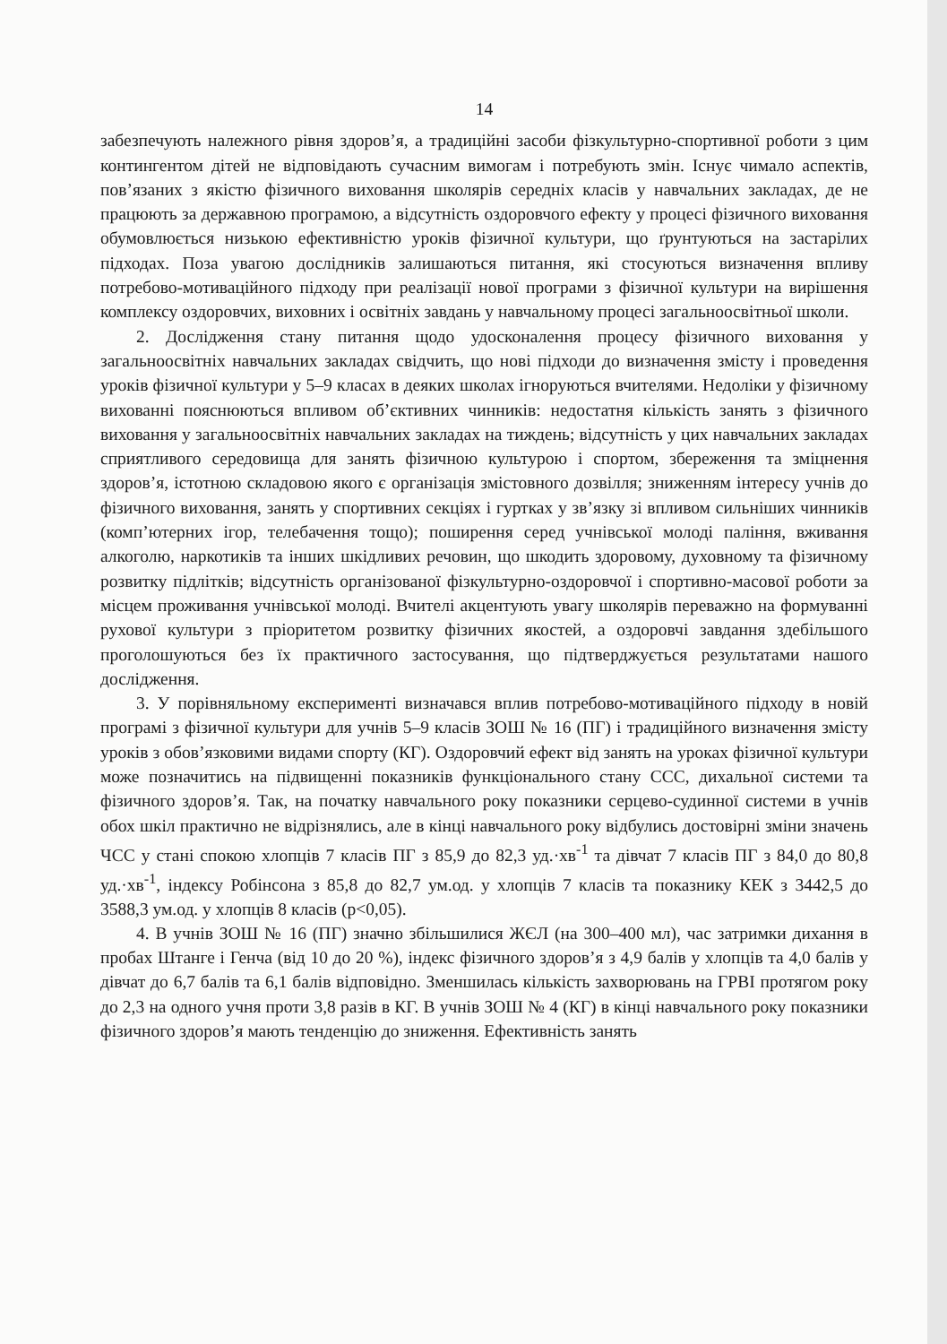14
забезпечують належного рівня здоров’я, а традиційні засоби фізкультурно-спортивної роботи з цим контингентом дітей не відповідають сучасним вимогам і потребують змін. Існує чимало аспектів, пов’язаних з якістю фізичного виховання школярів середніх класів у навчальних закладах, де не працюють за державною програмою, а відсутність оздоровчого ефекту у процесі фізичного виховання обумовлюється низькою ефективністю уроків фізичної культури, що ґрунтуються на застарілих підходах. Поза увагою дослідників залишаються питання, які стосуються визначення впливу потребово-мотиваційного підходу при реалізації нової програми з фізичної культури на вирішення комплексу оздоровчих, виховних і освітніх завдань у навчальному процесі загальноосвітньої школи.
2. Дослідження стану питання щодо удосконалення процесу фізичного виховання у загальноосвітніх навчальних закладах свідчить, що нові підходи до визначення змісту і проведення уроків фізичної культури у 5–9 класах в деяких школах ігноруються вчителями. Недоліки у фізичному вихованні пояснюються впливом об’єктивних чинників: недостатня кількість занять з фізичного виховання у загальноосвітніх навчальних закладах на тиждень; відсутність у цих навчальних закладах сприятливого середовища для занять фізичною культурою і спортом, збереження та зміцнення здоров’я, істотною складовою якого є організація змістовного дозвілля; зниженням інтересу учнів до фізичного виховання, занять у спортивних секціях і гуртках у зв’язку зі впливом сильніших чинників (комп’ютерних ігор, телебачення тощо); поширення серед учнівської молоді паління, вживання алкоголю, наркотиків та інших шкідливих речовин, що шкодить здоровому, духовному та фізичному розвитку підлітків; відсутність організованої фізкультурно-оздоровчої і спортивно-масової роботи за місцем проживання учнівської молоді. Вчителі акцентують увагу школярів переважно на формуванні рухової культури з пріоритетом розвитку фізичних якостей, а оздоровчі завдання здебільшого проголошуються без їх практичного застосування, що підтверджується результатами нашого дослідження.
3. У порівняльному експерименті визначався вплив потребово-мотиваційного підходу в новій програмі з фізичної культури для учнів 5–9 класів ЗОШ № 16 (ПГ) і традиційного визначення змісту уроків з обов’язковими видами спорту (КГ). Оздоровчий ефект від занять на уроках фізичної культури може позначитись на підвищенні показників функціонального стану ССС, дихальної системи та фізичного здоров’я. Так, на початку навчального року показники серцево-судинної системи в учнів обох шкіл практично не відрізнялись, але в кінці навчального року відбулись достовірні зміни значень ЧСС у стані спокою хлопців 7 класів ПГ з 85,9 до 82,3 уд.·хв<sup>-1</sup> та дівчат 7 класів ПГ з 84,0 до 80,8 уд.·хв<sup>-1</sup>, індексу Робінсона з 85,8 до 82,7 ум.од. у хлопців 7 класів та показнику КЕК з 3442,5 до 3588,3 ум.од. у хлопців 8 класів (р<0,05).
4. В учнів ЗОШ № 16 (ПГ) значно збільшилися ЖЄЛ (на 300–400 мл), час затримки дихання в пробах Штанге і Генча (від 10 до 20 %), індекс фізичного здоров’я з 4,9 балів у хлопців та 4,0 балів у дівчат до 6,7 балів та 6,1 балів відповідно. Зменшилась кількість захворювань на ГРВІ протягом року до 2,3 на одного учня проти 3,8 разів в КГ. В учнів ЗОШ № 4 (КГ) в кінці навчального року показники фізичного здоров’я мають тенденцію до зниження. Ефективність занять